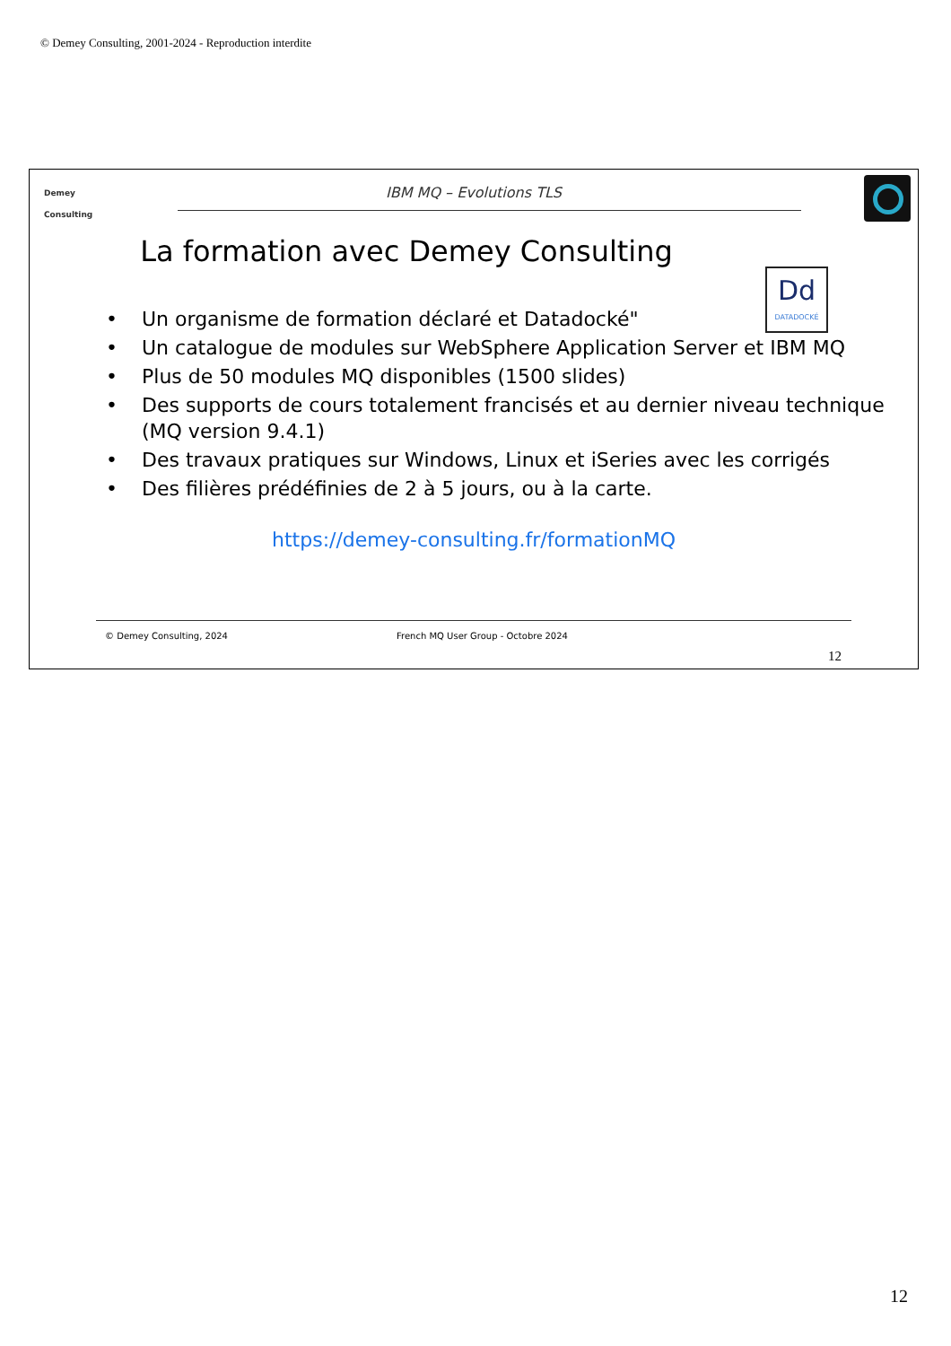© Demey Consulting, 2001-2024 - Reproduction interdite
Demey
Consulting
IBM MQ – Evolutions TLS
La formation avec Demey Consulting
Dd
DATADOCKÉ
• Un organisme de formation déclaré et Datadocké"
• Un catalogue de modules sur WebSphere Application Server et IBM MQ
• Plus de 50 modules MQ disponibles (1500 slides)
• Des supports de cours totalement francisés et au dernier niveau technique (MQ version 9.4.1)
• Des travaux pratiques sur Windows, Linux et iSeries avec les corrigés
• Des filières prédéfinies de 2 à 5 jours, ou à la carte.
https://demey-consulting.fr/formationMQ
© Demey Consulting, 2024 French MQ User Group - Octobre 2024
12
12